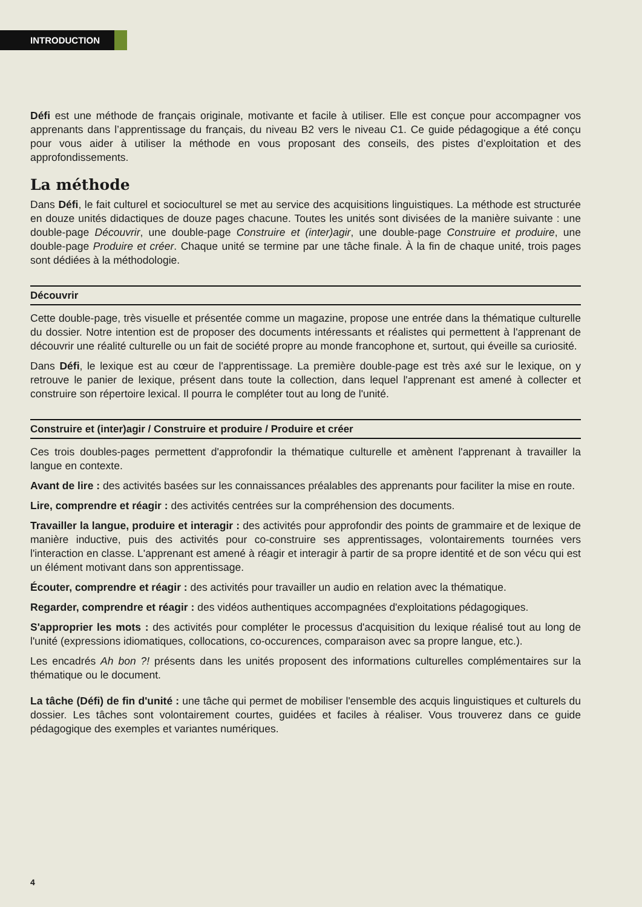INTRODUCTION
Défi est une méthode de français originale, motivante et facile à utiliser. Elle est conçue pour accompagner vos apprenants dans l’apprentissage du français, du niveau B2 vers le niveau C1. Ce guide pédagogique a été conçu pour vous aider à utiliser la méthode en vous proposant des conseils, des pistes d’exploitation et des approfondissements.
La méthode
Dans Défi, le fait culturel et socioculturel se met au service des acquisitions linguistiques. La méthode est structurée en douze unités didactiques de douze pages chacune. Toutes les unités sont divisées de la manière suivante : une double-page Découvrir, une double-page Construire et (inter)agir, une double-page Construire et produire, une double-page Produire et créer. Chaque unité se termine par une tâche finale. À la fin de chaque unité, trois pages sont dédiées à la méthodologie.
Découvrir
Cette double-page, très visuelle et présentée comme un magazine, propose une entrée dans la thématique culturelle du dossier. Notre intention est de proposer des documents intéressants et réalistes qui permettent à l'apprenant de découvrir une réalité culturelle ou un fait de société propre au monde francophone et, surtout, qui éveille sa curiosité.
Dans Défi, le lexique est au cœur de l'apprentissage. La première double-page est très axé sur le lexique, on y retrouve le panier de lexique, présent dans toute la collection, dans lequel l'apprenant est amené à collecter et construire son répertoire lexical. Il pourra le compléter tout au long de l'unité.
Construire et (inter)agir / Construire et produire / Produire et créer
Ces trois doubles-pages permettent d'approfondir la thématique culturelle et amènent l'apprenant à travailler la langue en contexte.
Avant de lire : des activités basées sur les connaissances préalables des apprenants pour faciliter la mise en route.
Lire, comprendre et réagir : des activités centrées sur la compréhension des documents.
Travailler la langue, produire et interagir : des activités pour approfondir des points de grammaire et de lexique de manière inductive, puis des activités pour co-construire ses apprentissages, volontairements tournées vers l'interaction en classe. L'apprenant est amené à réagir et interagir à partir de sa propre identité et de son vécu qui est un élément motivant dans son apprentissage.
Écouter, comprendre et réagir : des activités pour travailler un audio en relation avec la thématique.
Regarder, comprendre et réagir : des vidéos authentiques accompagnées d'exploitations pédagogiques.
S'approprier les mots : des activités pour compléter le processus d'acquisition du lexique réalisé tout au long de l'unité (expressions idiomatiques, collocations, co-occurences, comparaison avec sa propre langue, etc.).
Les encadrés Ah bon ?! présents dans les unités proposent des informations culturelles complémentaires sur la thématique ou le document.
La tâche (Défi) de fin d'unité : une tâche qui permet de mobiliser l'ensemble des acquis linguistiques et culturels du dossier. Les tâches sont volontairement courtes, guidées et faciles à réaliser. Vous trouverez dans ce guide pédagogique des exemples et variantes numériques.
4